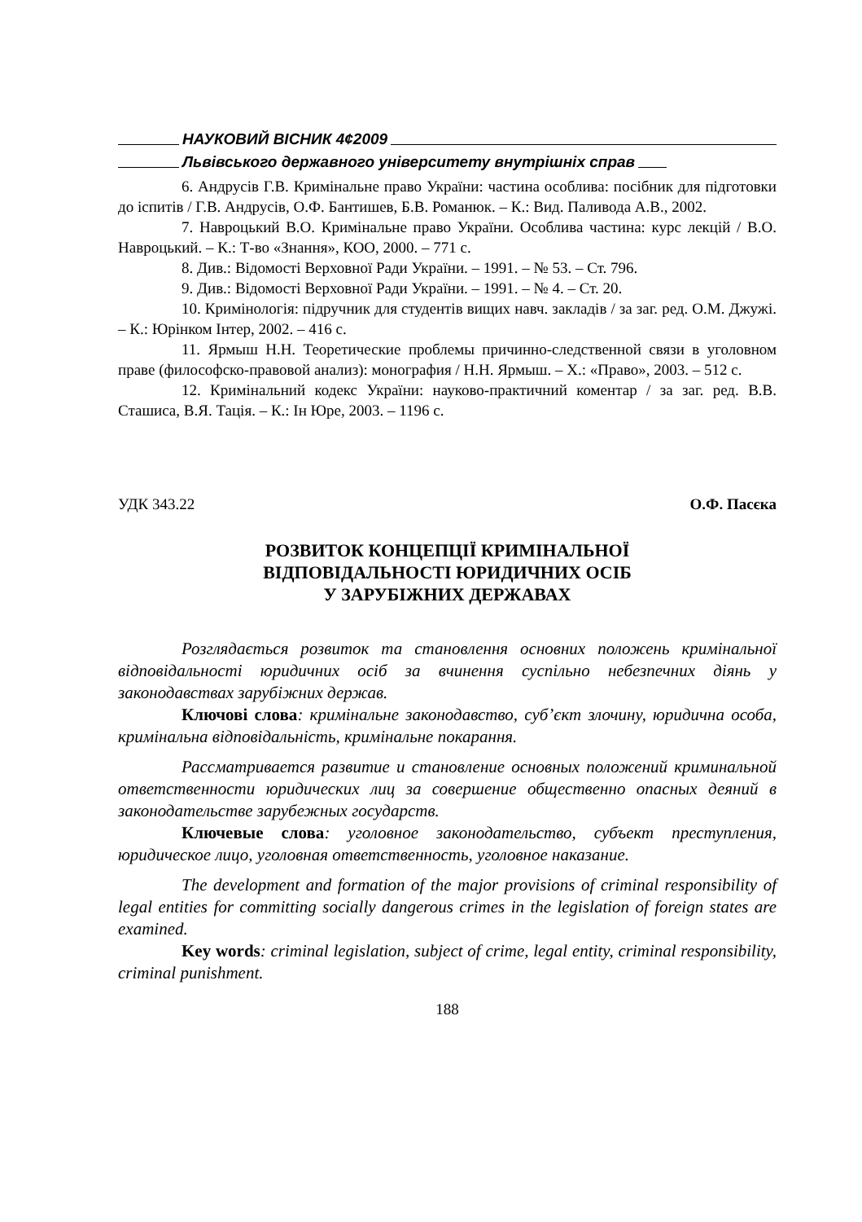НАУКОВИЙ ВІСНИК 4¢2009
Львівського державного університету внутрішніх справ
6. Андрусів Г.В. Кримінальне право України: частина особлива: посібник для підготовки до іспитів / Г.В. Андрусів, О.Ф. Бантишев, Б.В. Романюк. – К.: Вид. Паливода А.В., 2002.
7. Навроцький В.О. Кримінальне право України. Особлива частина: курс лекцій / В.О. Навроцький. – К.: Т-во «Знання», КОО, 2000. – 771 с.
8. Див.: Відомості Верховної Ради України. – 1991. – № 53. – Ст. 796.
9. Див.: Відомості Верховної Ради України. – 1991. – № 4. – Ст. 20.
10. Кримінологія: підручник для студентів вищих навч. закладів / за заг. ред. О.М. Джужі. – К.: Юрінком Інтер, 2002. – 416 с.
11. Ярмыш Н.Н. Теоретические проблемы причинно-следственной связи в уголовном праве (философско-правовой анализ): монография / Н.Н. Ярмыш. – Х.: «Право», 2003. – 512 с.
12. Кримінальний кодекс України: науково-практичний коментар / за заг. ред. В.В. Сташиса, В.Я. Тація. – К.: Ін Юре, 2003. – 1196 с.
УДК 343.22 О.Ф. Пасєка
РОЗВИТОК КОНЦЕПЦІЇ КРИМІНАЛЬНОЇ
ВІДПОВІДАЛЬНОСТІ ЮРИДИЧНИХ ОСІБ
У ЗАРУБІЖНИХ ДЕРЖАВАХ
Розглядається розвиток та становлення основних положень кримінальної відповідальності юридичних осіб за вчинення суспільно небезпечних діянь у законодавствах зарубіжних держав.
Ключові слова: кримінальне законодавство, суб’єкт злочину, юридична особа, кримінальна відповідальність, кримінальне покарання.
Рассматривается развитие и становление основных положений криминальной ответственности юридических лиц за совершение общественно опасных деяний в законодательстве зарубежных государств.
Ключевые слова: уголовное законодательство, субъект преступления, юридическое лицо, уголовная ответственность, уголовное наказание.
The development and formation of the major provisions of criminal responsibility of legal entities for committing socially dangerous crimes in the legislation of foreign states are examined.
Key words: criminal legislation, subject of crime, legal entity, criminal responsibility, criminal punishment.
188